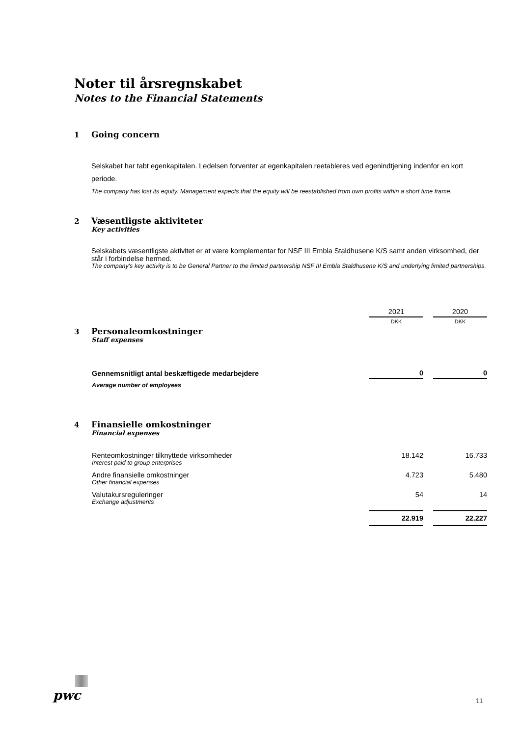Noter til årsregnskabet
Notes to the Financial Statements
1 Going concern
Selskabet har tabt egenkapitalen. Ledelsen forventer at egenkapitalen reetableres ved egenindtjening indenfor en kort periode.
The company has lost its equity. Management expects that the equity will be reestablished from own profits within a short time frame.
2 Væsentligste aktiviteter
Key activities
Selskabets væsentligste aktivitet er at være komplementar for NSF III Embla Staldhusene K/S samt anden virksomhed, der står i forbindelse hermed.
The company's key activity is to be General Partner to the limited partnership NSF III Embla Staldhusene K/S and underlying limited partnerships.
| | 2021 | 2020 |
| | DKK | DKK |
3 Personaleomkostninger
Staff expenses
| Gennemsnitligt antal beskæftigede medarbejdere | 0 | 0 |
| Average number of employees | | |
4 Finansielle omkostninger
Financial expenses
| Renteomkostninger tilknyttede virksomheder Interest paid to group enterprises | 18.142 | 16.733 |
| Andre finansielle omkostninger Other financial expenses | 4.723 | 5.480 |
| Valutakursreguleringer Exchange adjustments | 54 | 14 |
| | 22.919 | 22.227 |
pwc 11